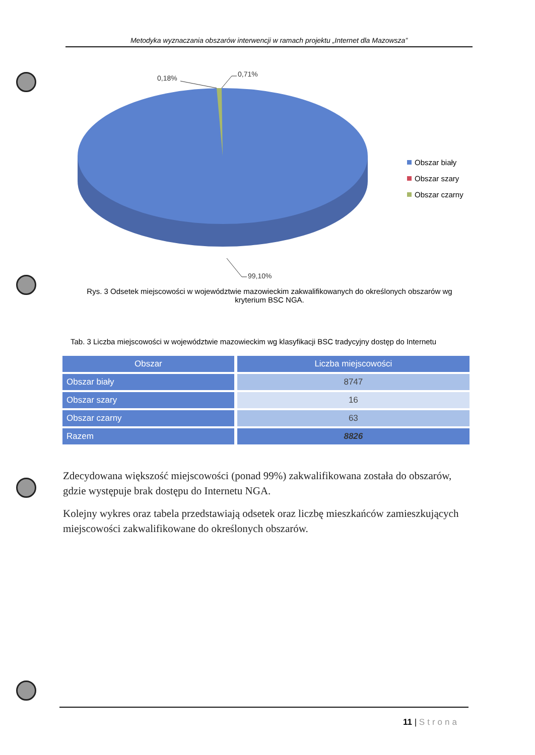Metodyka wyznaczania obszarów interwencji w ramach projektu „Internet dla Mazowsza”
0,18%
0,71%
99,10%
Obszar biały
Obszar szary
Obszar czarny
Rys. 3 Odsetek miejscowości w województwie mazowieckim zakwalifikowanych do określonych obszarów wg kryterium BSC NGA.
Tab. 3 Liczba miejscowości w województwie mazowieckim wg klasyfikacji BSC tradycyjny dostęp do Internetu
| Obszar | Liczba miejscowości |
| --- | --- |
| Obszar biały | 8747 |
| Obszar szary | 16 |
| Obszar czarny | 63 |
| Razem | 8826 |
Zdecydowana większość miejscowości (ponad 99%) zakwalifikowana została do obszarów, gdzie występuje brak dostępu do Internetu NGA.
Kolejny wykres oraz tabela przedstawiają odsetek oraz liczbę mieszkańców zamieszkujących miejscowości zakwalifikowane do określonych obszarów.
11 | Strona